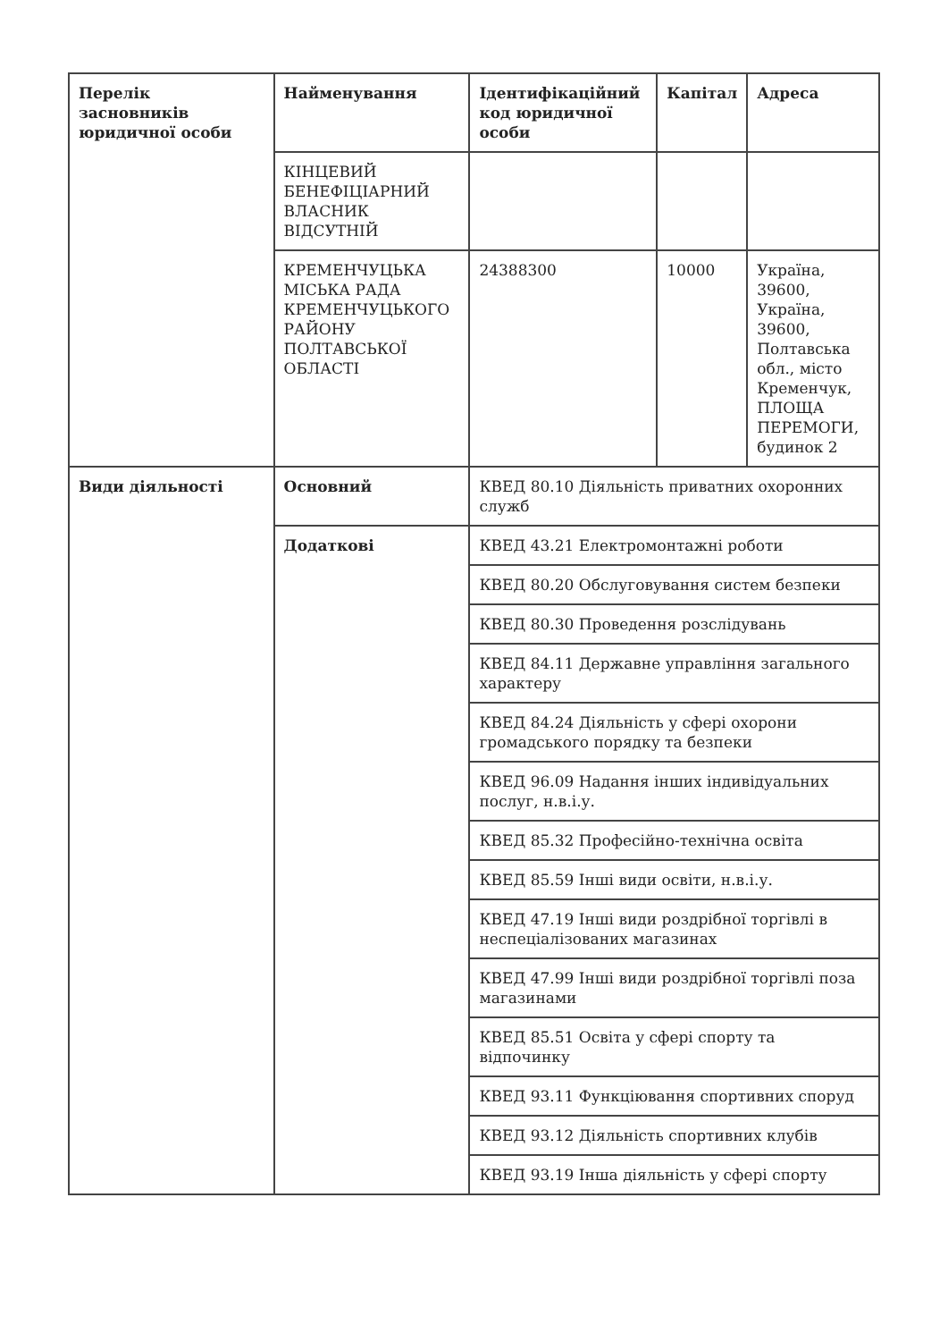| Перелік засновників юридичної особи | Найменування | Ідентифікаційний код юридичної особи | Капітал | Адреса |
| --- | --- | --- | --- | --- |
| | КІНЦЕВИЙ БЕНЕФІЦІАРНИЙ ВЛАСНИК ВІДСУТНІЙ | | | |
| | КРЕМЕНЧУЦЬКА МІСЬКА РАДА КРЕМЕНЧУЦЬКОГО РАЙОНУ ПОЛТАВСЬКОЇ ОБЛАСТІ | 24388300 | 10000 | Україна, 39600, Україна, 39600, Полтавська обл., місто Кременчук, ПЛОЩА ПЕРЕМОГИ, будинок 2 |
| Види діяльності | Основний | КВЕД 80.10 Діяльність приватних охоронних служб | | |
| | Додаткові | КВЕД 43.21 Електромонтажні роботи | | |
| | | КВЕД 80.20 Обслуговування систем безпеки | | |
| | | КВЕД 80.30 Проведення розслідувань | | |
| | | КВЕД 84.11 Державне управління загального характеру | | |
| | | КВЕД 84.24 Діяльність у сфері охорони громадського порядку та безпеки | | |
| | | КВЕД 96.09 Надання інших індивідуальних послуг, н.в.і.у. | | |
| | | КВЕД 85.32 Професійно-технічна освіта | | |
| | | КВЕД 85.59 Інші види освіти, н.в.і.у. | | |
| | | КВЕД 47.19 Інші види роздрібної торгівлі в неспеціалізованих магазинах | | |
| | | КВЕД 47.99 Інші види роздрібної торгівлі поза магазинами | | |
| | | КВЕД 85.51 Освіта у сфері спорту та відпочинку | | |
| | | КВЕД 93.11 Функціювання спортивних споруд | | |
| | | КВЕД 93.12 Діяльність спортивних клубів | | |
| | | КВЕД 93.19 Інша діяльність у сфері спорту | | |